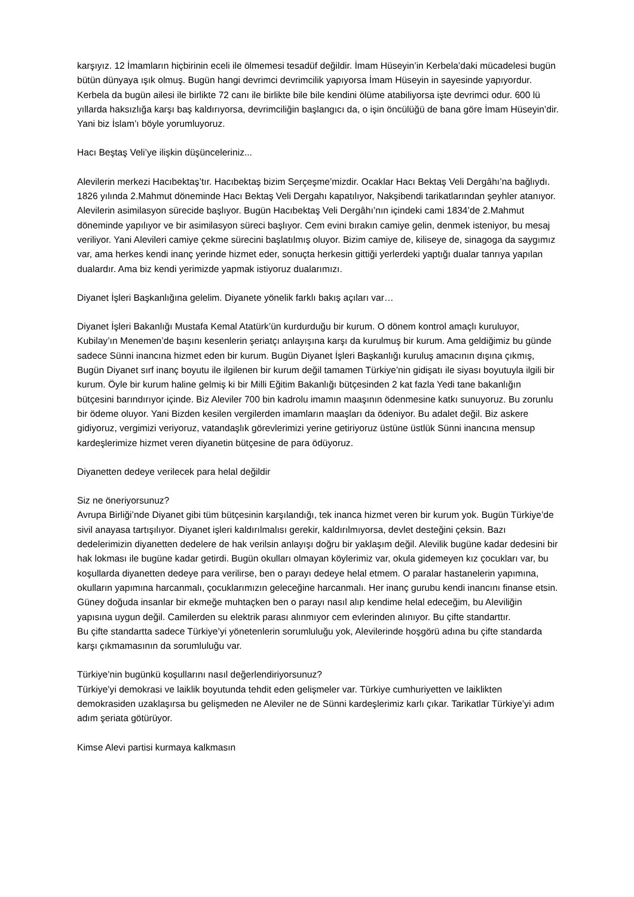karşıyız. 12 İmamların hiçbirinin eceli ile ölmemesi tesadüf değildir. İmam Hüseyin’in Kerbela’daki mücadelesi bugün bütün dünyaya ışık olmuş. Bugün hangi devrimci devrimcilik yapıyorsa İmam Hüseyin in sayesinde yapıyordur. Kerbela da bugün ailesi ile birlikte 72 canı ile birlikte bile bile kendini ölüme atabiliyorsa işte devrimci odur. 600 lü yıllarda haksızlığa karşı baş kaldırıyorsa, devrimciliğin başlangıcı da, o işin öncülüğü de bana göre İmam Hüseyin’dir. Yani biz İslam’ı böyle yorumluyoruz.
Hacı Beştaş Veli’ye ilişkin düşünceleriniz...
Alevilerin merkezi Hacıbektaş’tır. Hacıbektaş bizim Serçeşme’mizdir. Ocaklar Hacı Bektaş Veli Dergâhı’na bağlıydı. 1826 yılında 2.Mahmut döneminde Hacı Bektaş Veli Dergahı kapatılıyor, Nakşibendi tarikatlarından şeyhler atanıyor. Alevilerin asimilasyon sürecide başlıyor. Bugün Hacıbektaş Veli Dergâhı’nın içindeki cami 1834’de 2.Mahmut döneminde yapılıyor ve bir asimilasyon süreci başlıyor. Cem evini bırakın camiye gelin, denmek isteniyor, bu mesaj veriliyor. Yani Alevileri camiye çekme sürecini başlatılmış oluyor. Bizim camiye de, kiliseye de, sinagoga da saygımız var, ama herkes kendi inanç yerinde hizmet eder, sonuçta herkesin gittiği yerlerdeki yaptığı dualar tanrıya yapılan dualardır. Ama biz kendi yerimizde yapmak istiyoruz dualarımızı.
Diyanet İşleri Başkanlığına gelelim. Diyanete yönelik farklı bakış açıları var…
Diyanet İşleri Bakanlığı Mustafa Kemal Atatürk’ün kurdurduğu bir kurum. O dönem kontrol amaçlı kuruluyor, Kubilay’ın Menemen’de başını kesenlerin şeriatçı anlayışına karşı da kurulmuş bir kurum. Ama geldiğimiz bu günde sadece Sünni inancına hizmet eden bir kurum. Bugün Diyanet İşleri Başkanlığı kuruluş amacının dışına çıkmış, Bugün Diyanet sırf inanç boyutu ile ilgilenen bir kurum değil tamamen Türkiye’nin gidişatı ile siyası boyutuyla ilgili bir kurum. Öyle bir kurum haline gelmiş ki bir Milli Eğitim Bakanlığı bütçesinden 2 kat fazla Yedi tane bakanlığın bütçesini barındırıyor içinde. Biz Aleviler 700 bin kadrolu imamın maaşının ödenmesine katkı sunuyoruz. Bu zorunlu bir ödeme oluyor. Yani Bizden kesilen vergilerden imamların maaşları da ödeniyor. Bu adalet değil. Biz askere gidiyoruz, vergimizi veriyoruz, vatandaşlık görevlerimizi yerine getiriyoruz üstüne üstlük Sünni inancına mensup kardeşlerimize hizmet veren diyanetin bütçesine de para ödüyoruz.
Diyanetten dedeye verilecek para helal değildir
Siz ne öneriyorsunuz?
Avrupa Birliği’nde Diyanet gibi tüm bütçesinin karşılandığı, tek inanca hizmet veren bir kurum yok. Bugün Türkiye’de sivil anayasa tartışılıyor. Diyanet işleri kaldırılmalısı gerekir, kaldırılmıyorsa, devlet desteğini çeksin. Bazı dedelerimizin diyanetten dedelere de hak verilsin anlayışı doğru bir yaklaşım değil. Alevilik bugüne kadar dedesini bir hak lokması ile bugüne kadar getirdi. Bugün okulları olmayan köylerimiz var, okula gidemeyen kız çocukları var, bu koşullarda diyanetten dedeye para verilirse, ben o parayı dedeye helal etmem. O paralar hastanelerin yapımına, okulların yapımına harcanmalı, çocuklarımızın geleceğine harcanmalı. Her inanç gurubu kendi inancını finanse etsin. Güney doğuda insanlar bir ekmeğe muhtaçken ben o parayı nasıl alıp kendime helal edeceğim, bu Aleviliğin yapısına uygun değil. Camilerden su elektrik parası alınmıyor cem evlerinden alınıyor. Bu çifte standarttır.
Bu çifte standartta sadece Türkiye’yi yönetenlerin sorumluluğu yok, Alevilerinde hoşgörü adına bu çifte standarda karşı çıkmamasının da sorumluluğu var.
Türkiye’nin bugünkü koşullarını nasıl değerlendiriyorsunuz?
Türkiye’yi demokrasi ve laiklik boyutunda tehdit eden gelişmeler var. Türkiye cumhuriyetten ve laiklikten demokrasiden uzaklaşırsa bu gelişmeden ne Aleviler ne de Sünni kardeşlerimiz karlı çıkar. Tarikatlar Türkiye’yi adım adım şeriata götürüyor.
Kimse Alevi partisi kurmaya kalkmasın